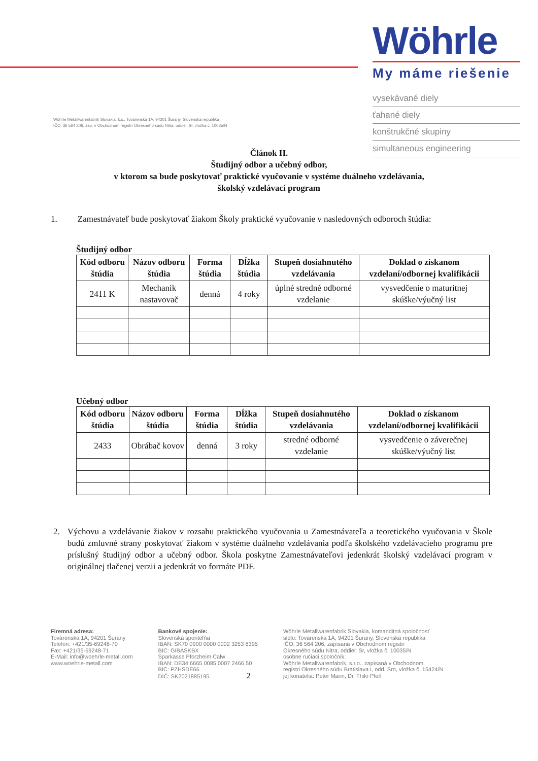Wöhrle Metallwarenfabrik Slovakia, k.s., Továrenská 1A, 94201 Šurany, Slovenská republika
IČO: 36 564 206, zap. v Obchodnom registri Okresného súdu Nitra, oddiel: Sr, vložka č. 10035/N
Wöhrle
My máme riešenie
vysekávané diely
ťahané diely
konštrukčné skupiny
simultaneous engineering
Článok II.
Študijný odbor a učebný odbor,
v ktorom sa bude poskytovať praktické vyučovanie v systéme duálneho vzdelávania,
školský vzdelávací program
1. Zamestnávateľ bude poskytovať žiakom Školy praktické vyučovanie v nasledovných odboroch štúdia:
Študijný odbor
| Kód odboru štúdia | Názov odboru štúdia | Forma štúdia | Dĺžka štúdia | Stupeň dosiahnutého vzdelávania | Doklad o získanom vzdelaní/odbornej kvalifikácii |
| --- | --- | --- | --- | --- | --- |
| 2411 K | Mechanik nastavovač | denná | 4 roky | úplné stredné odborné vzdelanie | vysvedčenie o maturitnej skúške/výučný list |
Učebný odbor
| Kód odboru štúdia | Názov odboru štúdia | Forma štúdia | Dĺžka štúdia | Stupeň dosiahnutého vzdelávania | Doklad o získanom vzdelaní/odbornej kvalifikácii |
| --- | --- | --- | --- | --- | --- |
| 2433 | Obrábač kovov | denná | 3 roky | stredné odborné vzdelanie | vysvedčenie o záverečnej skúške/výučný list |
2. Výchovu a vzdelávanie žiakov v rozsahu praktického vyučovania u Zamestnávateľa a teoretického vyučovania v Škole budú zmluvné strany poskytovať žiakom v systéme duálneho vzdelávania podľa školského vzdelávacieho programu pre príslušný študijný odbor a učebný odbor. Škola poskytne Zamestnávateľovi jedenkrát školský vzdelávací program v originálnej tlačenej verzii a jedenkrát vo formáte PDF.
Firemná adresa:
Továrenská 1A, 94201 Šurany
Telefón: +421/35-69248-70
Fax: +421/35-69248-71
E-Mail: info@woehrle-metall.com
www.woehrle-metall.com
Bankové spojenie:
Slovenská sporiteľňa
IBAN: SK70 0900 0000 0002 3253 8395
BIC: GIBASKBX
Sparkasse Pforzheim Calw
IBAN: DE34 6665 0085 0007 2466 50
BIC: PZHSDE66
DIČ: SK2021885195 2
Wöhrle Metallwarenfabrik Slovakia, komanditná spoločnosť
sídlo: Továrenská 1A, 94201 Šurany, Slovenská republika
IČO: 36 564 206, zapísaná v Obchodnom registri
Okresného súdu Nitra, oddiel: Sr, vložka č. 10035/N
osobne ručiaci spoločník:
Wöhrle Metallwarenfabrik, s.r.o., zapísaná v Obchodnom
registri Okresného súdu Bratislava I, odd. Sro, vložka č. 15424/N
jej konatelia: Peter Mann, Dr. Thilo Pfeil